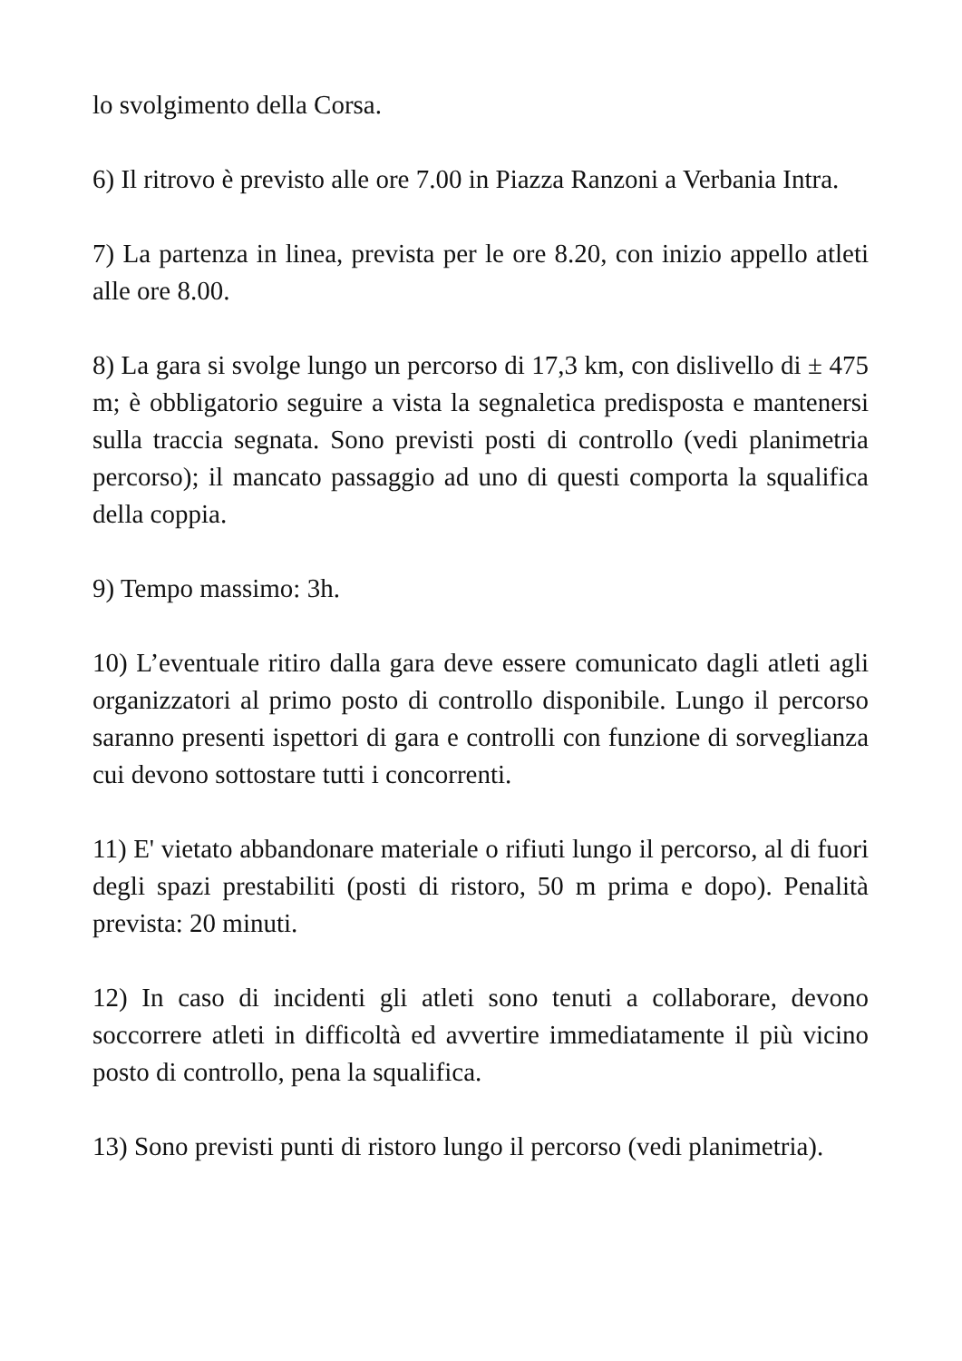lo svolgimento della Corsa.
6) Il ritrovo è previsto alle ore 7.00 in Piazza Ranzoni a Verbania Intra.
7) La partenza in linea, prevista per le ore 8.20, con inizio appello atleti alle ore 8.00.
8) La gara si svolge lungo un percorso di 17,3 km, con dislivello di ± 475 m; è obbligatorio seguire a vista la segnaletica predisposta e mantenersi sulla traccia segnata. Sono previsti posti di controllo (vedi planimetria percorso); il mancato passaggio ad uno di questi comporta la squalifica della coppia.
9) Tempo massimo: 3h.
10) L’eventuale ritiro dalla gara deve essere comunicato dagli atleti agli organizzatori al primo posto di controllo disponibile. Lungo il percorso saranno presenti ispettori di gara e controlli con funzione di sorveglianza cui devono sottostare tutti i concorrenti.
11) E' vietato abbandonare materiale o rifiuti lungo il percorso, al di fuori degli spazi prestabiliti (posti di ristoro, 50 m prima e dopo). Penalità prevista: 20 minuti.
12) In caso di incidenti gli atleti sono tenuti a collaborare, devono soccorrere atleti in difficoltà ed avvertire immediatamente il più vicino posto di controllo, pena la squalifica.
13) Sono previsti punti di ristoro lungo il percorso (vedi planimetria).